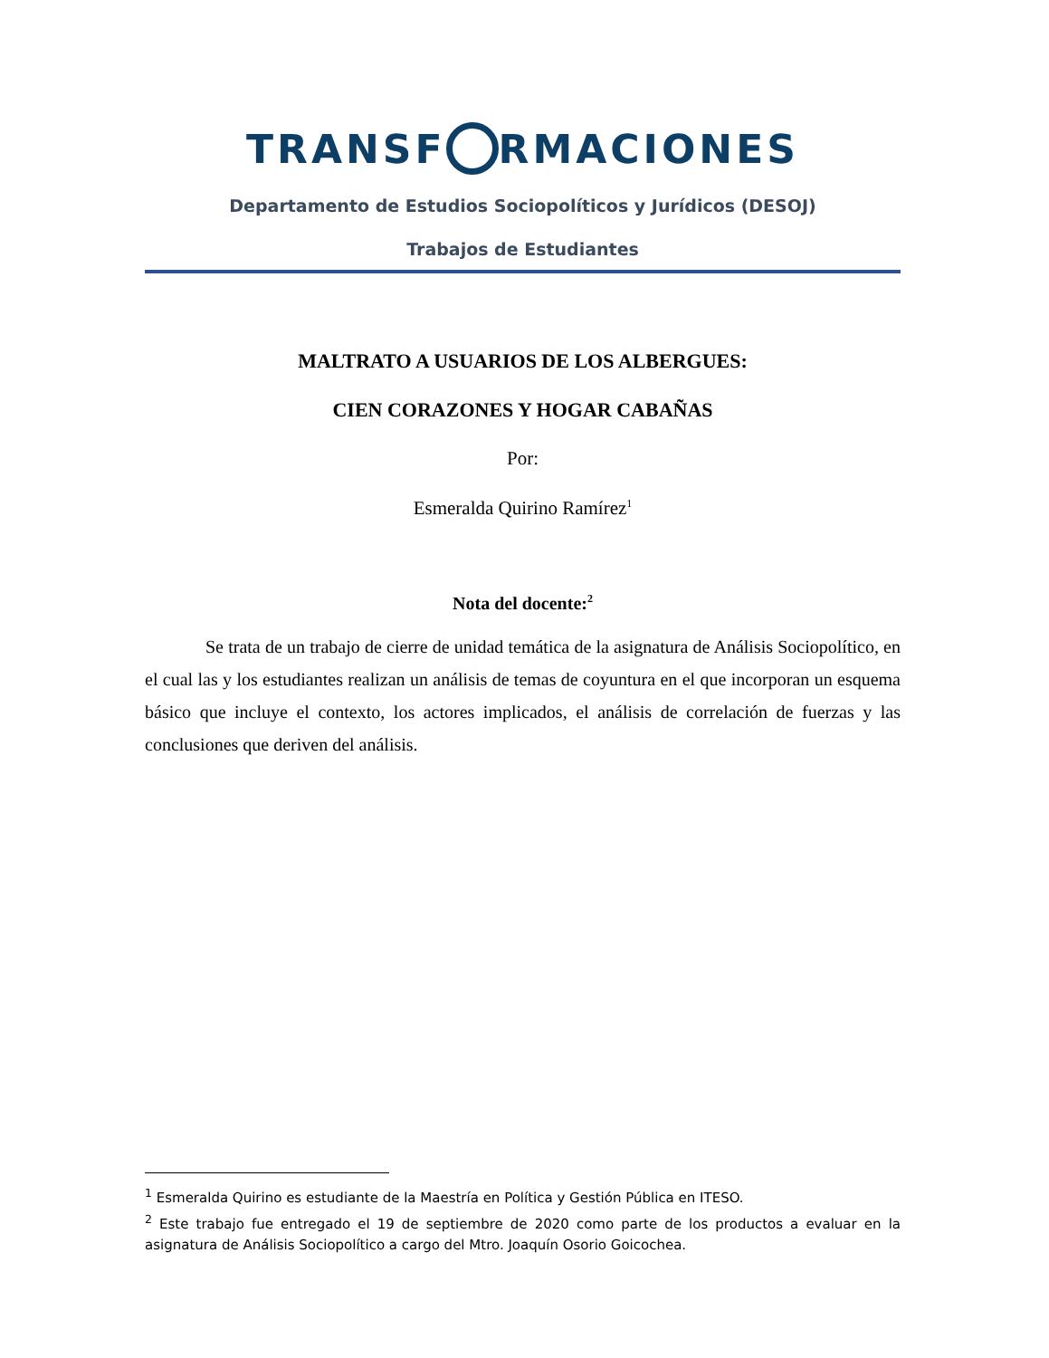TRANSF RMACIONES
Departamento de Estudios Sociopolíticos y Jurídicos (DESOJ)
Trabajos de Estudiantes
MALTRATO A USUARIOS DE LOS ALBERGUES:
CIEN CORAZONES Y HOGAR CABAÑAS
Por:
Esmeralda Quirino Ramírez<sup>1</sup>
Nota del docente:<sup>2</sup>
Se trata de un trabajo de cierre de unidad temática de la asignatura de Análisis Sociopolítico, en el cual las y los estudiantes realizan un análisis de temas de coyuntura en el que incorporan un esquema básico que incluye el contexto, los actores implicados, el análisis de correlación de fuerzas y las conclusiones que deriven del análisis.
<sup>1</sup> Esmeralda Quirino es estudiante de la Maestría en Política y Gestión Pública en ITESO.
<sup>2</sup> Este trabajo fue entregado el 19 de septiembre de 2020 como parte de los productos a evaluar en la asignatura de Análisis Sociopolítico a cargo del Mtro. Joaquín Osorio Goicochea.